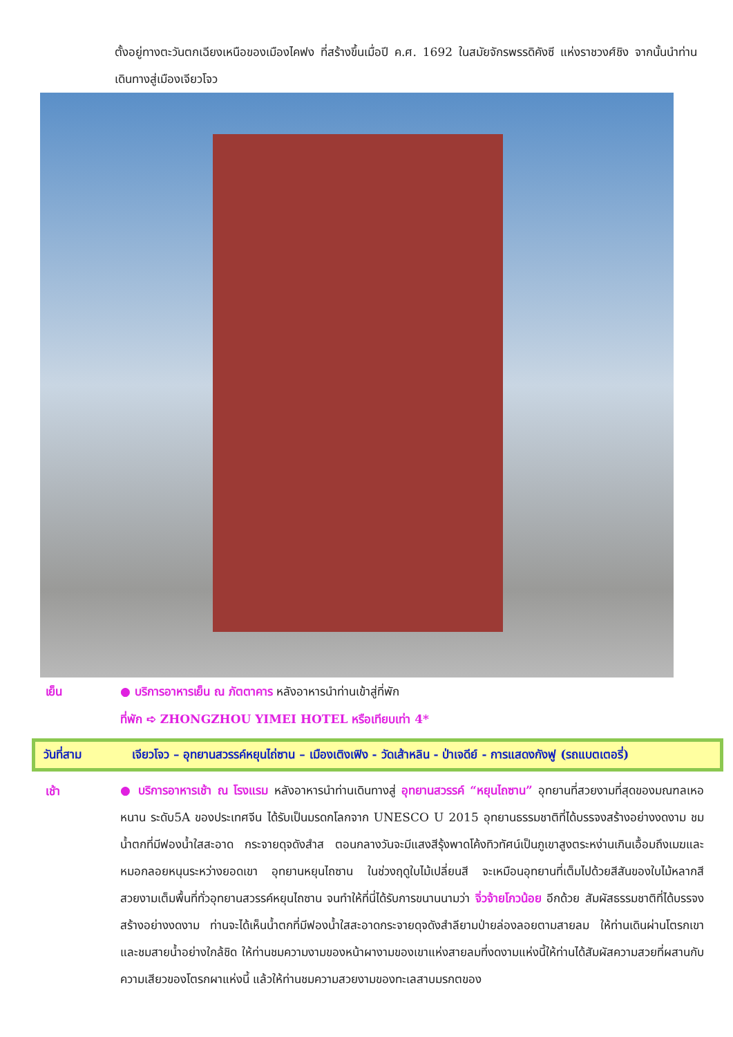ตั้งอยู่ทางตะวันตกเฉียงเหนือของเมืองไคฟง ที่สร้างขึ้นเมื่อปี ค.ศ. 1692 ในสมัยจักรพรรดิคังซี แห่งราชวงศ์ชิง จากนั้นนำท่านเดินทางสู่เมืองเจียวโจว
เย็น ● บริการอาหารเย็น ณ ภัตตาคาร หลังอาหารนำท่านเข้าสู่ที่พัก
ที่พัก ➪ ZHONGZHOU YIMEI HOTEL หรือเทียบเท่า 4*
วันที่สาม เจียวโจว – อุทยานสวรรค์หยุนไถ่ซาน – เมืองเติงเฟิง - วัดเส้าหลิน - ป่าเจดีย์ - การแสดงกังฟู (รถแบตเตอรี่)
เช้า
● บริการอาหารเช้า ณ โรงแรม หลังอาหารนำท่านเดินทางสู่ อุทยานสวรรค์ “หยุนไถซาน” อุทยานที่สวยงามที่สุดของมณฑลเหอหนาน ระดับ5A ของประเทศจีน ได้รับเป็นมรดกโลกจาก UNESCO U 2015 อุทยานธรรมชาติที่ได้บรรจงสร้างอย่างงดงาม ชมน้ำตกที่มีฟองน้ำใสสะอาด กระจายดุจดังสำส ตอนกลางวันจะมีแสงสีรุ้งพาดโค้งทิวทัศน์เป็นภูเขาสูงตระหง่านเกินเอื้อมถึงเมฆและหมอกลอยหนุนระหว่างยอดเขา อุทยานหยุนไถซาน ในช่วงฤดูใบไม้เปลี่ยนสี จะเหมือนอุทยานที่เต็มไปด้วยสีสันของใบไม้หลากสีสวยงามเต็มพื้นที่ทั่วอุทยานสวรรค์หยุนไถซาน จนทำให้ที่นี่ได้รับการขนานนามว่า จิ่วจ้ายโกวน้อย อีกด้วย สัมผัสธรรมชาติที่ได้บรรจงสร้างอย่างงดงาม ท่านจะได้เห็นน้ำตกที่มีฟองน้ำใสสะอาดกระจายดุจดังสำลียามป่ายล่องลอยตามสายลม ให้ท่านเดินผ่านโตรกเขาและชมสายน้ำอย่างใกล้ชิด ให้ท่านชมความงามของหน้าผางามของเขาแห่งสายลมที่งดงามแห่งนี้ให้ท่านได้สัมผัสความสวยที่ผสานกับความเสียวของโตรกผาแห่งนี้ แล้วให้ท่านชมความสวยงามของทะเลสาบมรกตของ